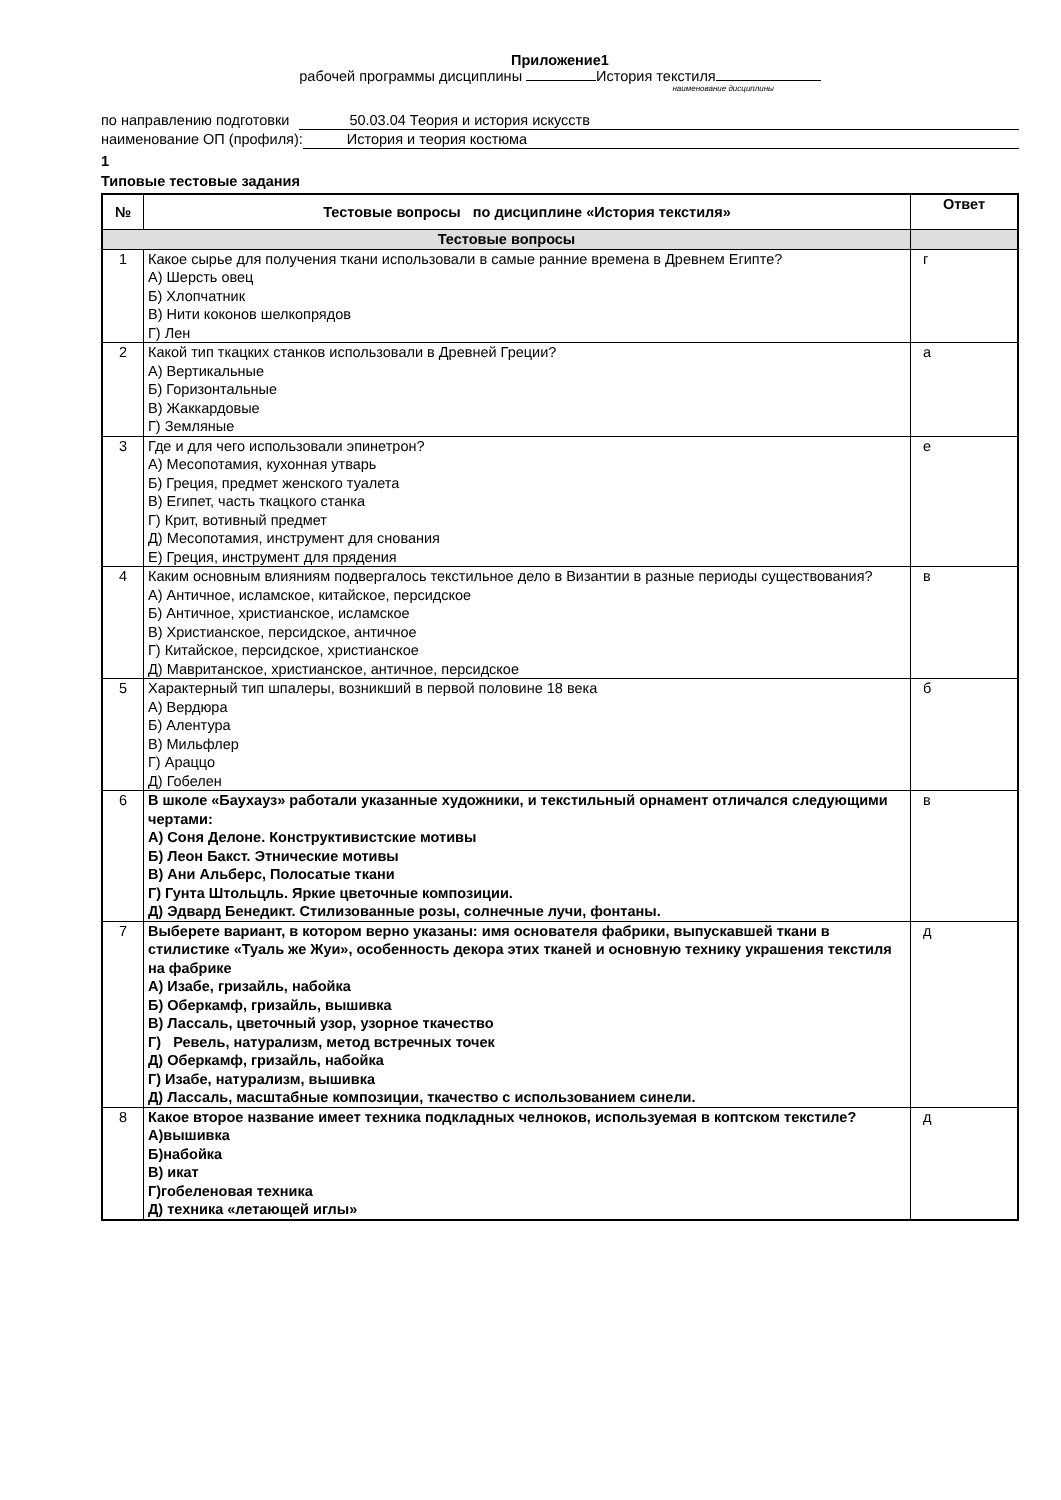Приложение1
рабочей программы дисциплины История текстиля
наименование дисциплины
по направлению подготовки 50.03.04 Теория и история искусств
наименование ОП (профиля): История и теория костюма
1
Типовые тестовые задания
| № | Тестовые вопросы по дисциплине «История текстиля» | Ответ |
| --- | --- | --- |
| Тестовые вопросы | | |
| 1 | Какое сырье для получения ткани использовали в самые ранние времена в Древнем Египте? А) Шерсть овец Б) Хлопчатник В) Нити коконов шелкопрядов Г) Лен | г |
| 2 | Какой тип ткацких станков использовали в Древней Греции? А) Вертикальные Б) Горизонтальные В) Жаккардовые Г) Земляные | а |
| 3 | Где и для чего использовали эпинетрон? А) Месопотамия, кухонная утварь Б) Греция, предмет женского туалета В) Египет, часть ткацкого станка Г) Крит, вотивный предмет Д) Месопотамия, инструмент для снования Е) Греция, инструмент для прядения | е |
| 4 | Каким основным влияниям подвергалось текстильное дело в Византии в разные периоды существования? А) Античное, исламское, китайское, персидское Б) Античное, христианское, исламское В) Христианское, персидское, античное Г) Китайское, персидское, христианское Д) Мавританское, христианское, античное, персидское | в |
| 5 | Характерный тип шпалеры, возникший в первой половине 18 века А) Вердюра Б) Алентура В) Мильфлер Г) Араццо Д) Гобелен | б |
| 6 | В школе «Баухауз» работали указанные художники, и текстильный орнамент отличался следующими чертами: А) Соня Делоне. Конструктивистские мотивы Б) Леон Бакст. Этнические мотивы В) Ани Альберс, Полосатые ткани Г) Гунта Штольцль. Яркие цветочные композиции. Д) Эдвард Бенедикт. Стилизованные розы, солнечные лучи, фонтаны. | в |
| 7 | Выберете вариант, в котором верно указаны: имя основателя фабрики, выпускавшей ткани в стилистике «Туаль же Жуи», особенность декора этих тканей и основную технику украшения текстиля на фабрике А) Изабе, гризайль, набойка Б) Оберкамф, гризайль, вышивка В) Лассаль, цветочный узор, узорное ткачество Г) Ревель, натурализм, метод встречных точек Д) Оберкамф, гризайль, набойка Г) Изабе, натурализм, вышивка Д) Лассаль, масштабные композиции, ткачество с использованием синели. | д |
| 8 | Какое второе название имеет техника подкладных челноков, используемая в коптском текстиле? А)вышивка Б)набойка В) икат Г)гобеленовая техника Д) техника «летающей иглы» | д |